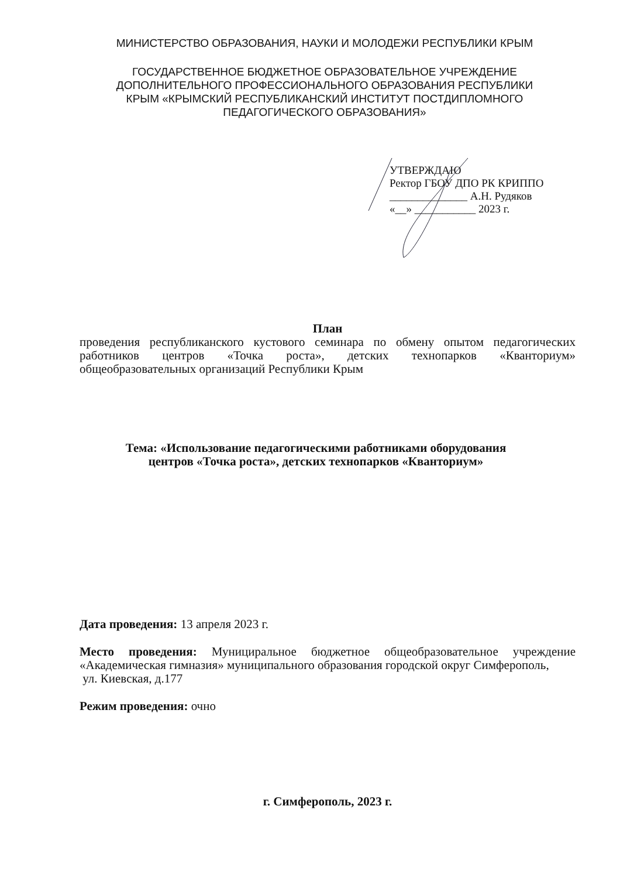МИНИСТЕРСТВО ОБРАЗОВАНИЯ, НАУКИ И МОЛОДЕЖИ РЕСПУБЛИКИ КРЫМ
ГОСУДАРСТВЕННОЕ БЮДЖЕТНОЕ ОБРАЗОВАТЕЛЬНОЕ УЧРЕЖДЕНИЕ
ДОПОЛНИТЕЛЬНОГО ПРОФЕССИОНАЛЬНОГО ОБРАЗОВАНИЯ РЕСПУБЛИКИ
КРЫМ «КРЫМСКИЙ РЕСПУБЛИКАНСКИЙ ИНСТИТУТ ПОСТДИПЛОМНОГО
ПЕДАГОГИЧЕСКОГО ОБРАЗОВАНИЯ»
УТВЕРЖДАЮ
Ректор ГБОУ ДПО РК КРИППО
______________ А.Н. Рудяков
«__» ___________ 2023 г.
План
проведения республиканского кустового семинара по обмену опытом педагогических работников центров «Точка роста», детских технопарков «Кванториум» общеобразовательных организаций Республики Крым
Тема: «Использование педагогическими работниками оборудования
центров «Точка роста», детских технопарков «Кванториум»
Дата проведения: 13 апреля 2023 г.
Место проведения: Мунициральное бюджетное общеобразовательное учреждение «Академическая гимназия» муниципального образования городской округ Симферополь,
ул. Киевская, д.177
Режим проведения: очно
г. Симферополь, 2023 г.